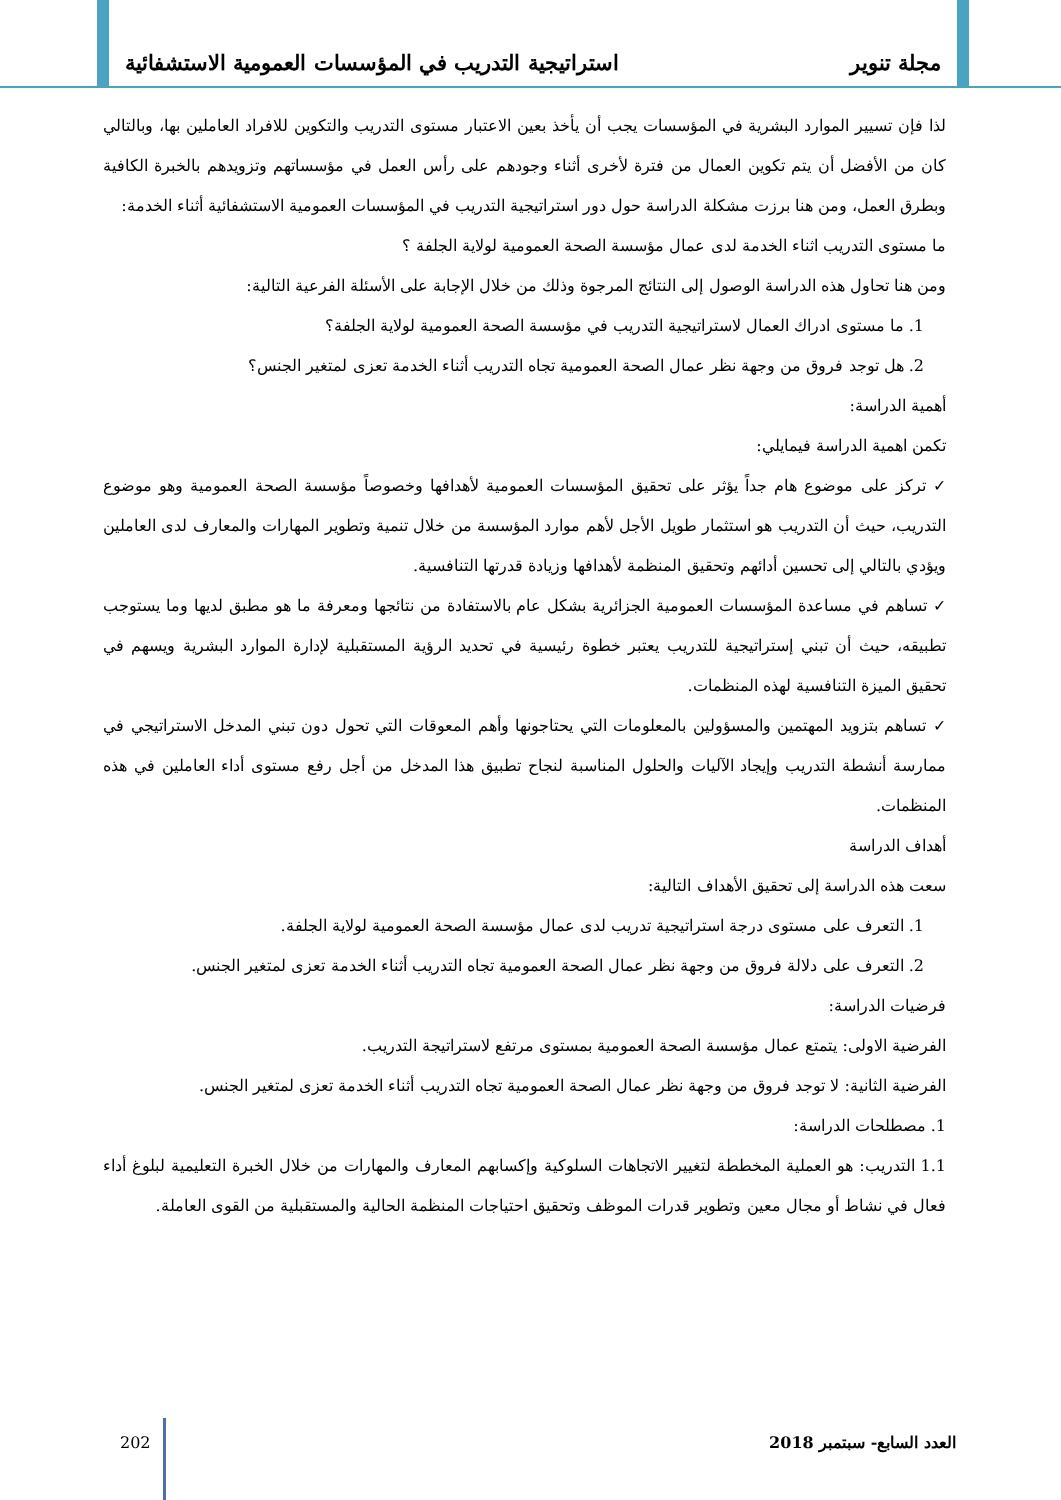مجلة تنوير استراتيجية التدريب في المؤسسات العمومية الاستشفائية
لذا فإن تسيير الموارد البشرية في المؤسسات يجب أن يأخذ بعين الاعتبار مستوى التدريب والتكوين للافراد العاملين بها، وبالتالي كان من الأفضل أن يتم تكوين العمال من فترة لأخرى أثناء وجودهم على رأس العمل في مؤسساتهم وتزويدهم بالخبرة الكافية وبطرق العمل، ومن هنا برزت مشكلة الدراسة حول دور استراتيجية التدريب في المؤسسات العمومية الاستشفائية أثناء الخدمة:
ما مستوى التدريب اثناء الخدمة لدى عمال مؤسسة الصحة العمومية لولاية الجلفة ؟
ومن هنا تحاول هذه الدراسة الوصول إلى النتائج المرجوة وذلك من خلال الإجابة على الأسئلة الفرعية التالية:
1. ما مستوى ادراك العمال لاستراتيجية التدريب في مؤسسة الصحة العمومية لولاية الجلفة؟
2. هل توجد فروق من وجهة نظر عمال الصحة العمومية تجاه التدريب أثناء الخدمة تعزى لمتغير الجنس؟
أهمية الدراسة:
تكمن اهمية الدراسة فيمايلي:
✓ تركز على موضوع هام جداً يؤثر على تحقيق المؤسسات العمومية لأهدافها وخصوصاً مؤسسة الصحة العمومية وهو موضوع التدريب، حيث أن التدريب هو استثمار طويل الأجل لأهم موارد المؤسسة من خلال تنمية وتطوير المهارات والمعارف لدى العاملين ويؤدي بالتالي إلى تحسين أدائهم وتحقيق المنظمة لأهدافها وزيادة قدرتها التنافسية.
✓ تساهم في مساعدة المؤسسات العمومية الجزائرية بشكل عام بالاستفادة من نتائجها ومعرفة ما هو مطبق لديها وما يستوجب تطبيقه، حيث أن تبني إستراتيجية للتدريب يعتبر خطوة رئيسية في تحديد الرؤية المستقبلية لإدارة الموارد البشرية ويسهم في تحقيق الميزة التنافسية لهذه المنظمات.
✓ تساهم بتزويد المهتمين والمسؤولين بالمعلومات التي يحتاجونها وأهم المعوقات التي تحول دون تبني المدخل الاستراتيجي في ممارسة أنشطة التدريب وإيجاد الآليات والحلول المناسبة لنجاح تطبيق هذا المدخل من أجل رفع مستوى أداء العاملين في هذه المنظمات.
أهداف الدراسة
سعت هذه الدراسة إلى تحقيق الأهداف التالية:
1. التعرف على مستوى درجة استراتيجية تدريب لدى عمال مؤسسة الصحة العمومية لولاية الجلفة.
2. التعرف على دلالة فروق من وجهة نظر عمال الصحة العمومية تجاه التدريب أثناء الخدمة تعزى لمتغير الجنس.
فرضيات الدراسة:
الفرضية الاولى: يتمتع عمال مؤسسة الصحة العمومية بمستوى مرتفع لاستراتيجة التدريب.
الفرضية الثانية: لا توجد فروق من وجهة نظر عمال الصحة العمومية تجاه التدريب أثناء الخدمة تعزى لمتغير الجنس.
1. مصطلحات الدراسة:
1.1 التدريب: هو العملية المخططة لتغيير الاتجاهات السلوكية وإكسابهم المعارف والمهارات من خلال الخبرة التعليمية لبلوغ أداء فعال في نشاط أو مجال معين وتطوير قدرات الموظف وتحقيق احتياجات المنظمة الحالية والمستقبلية من القوى العاملة.
العدد السابع- سبتمبر 2018 202